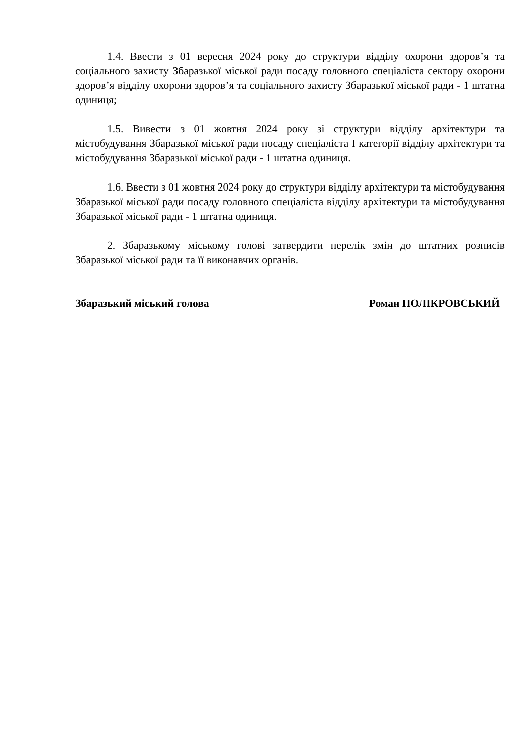1.4. Ввести з 01 вересня 2024 року до структури відділу охорони здоров’я та соціального захисту Збаразької міської ради посаду головного спеціаліста сектору охорони здоров’я відділу охорони здоров’я та соціального захисту Збаразької міської ради - 1 штатна одиниця;
1.5. Вивести з 01 жовтня 2024 року зі структури відділу архітектури та містобудування Збаразької міської ради посаду спеціаліста I категорії відділу архітектури та містобудування Збаразької міської ради - 1 штатна одиниця.
1.6. Ввести з 01 жовтня 2024 року до структури відділу архітектури та містобудування Збаразької міської ради посаду головного спеціаліста відділу архітектури та містобудування Збаразької міської ради - 1 штатна одиниця.
2. Збаразькому міському голові затвердити перелік змін до штатних розписів Збаразької міської ради та її виконавчих органів.
Збаразький міський голова Роман ПОЛІКРОВСЬКИЙ